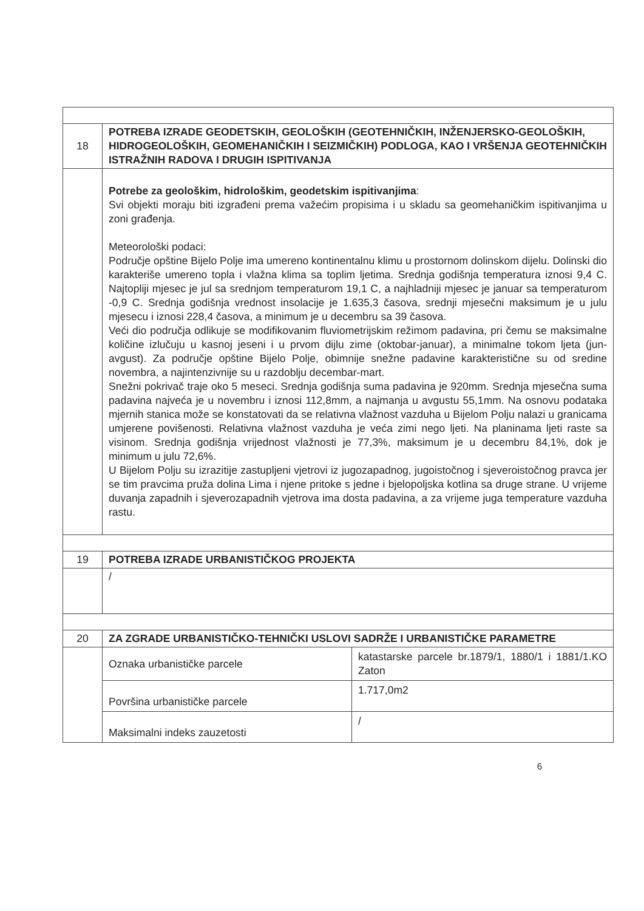| 18 | POTREBA IZRADE GEODETSKIH, GEOLOŠKIH (GEOTEHNIČKIH, INŽENJERSKO-GEOLOŠKIH, HIDROGEOLOŠKIH, GEOMEHANIČKIH I SEIZMIČKIH) PODLOGA, KAO I VRŠENJA GEOTEHNIČKIH ISTRAŽNIH RADOVA I DRUGIH ISPITIVANJA | |
| | Potrebe za geološkim, hidrološkim, geodetskim ispitivanjima : Svi objekti moraju biti izgrađeni prema važećim propisima i u skladu sa geomehaničkim ispitivanjima u zoni građenja. Meteorološki podaci: Područje opštine Bijelo Polje ima umereno kontinentalnu klimu u prostornom dolinskom dijelu. Dolinski dio karakteriše umereno topla i vlažna klima sa toplim ljetima. Srednja godišnja temperatura iznosi 9,4 C. Najtopliji mjesec je jul sa srednjom temperaturom 19,1 C, a najhladniji mjesec je januar sa temperaturom -0,9 C. Srednja godišnja vrednost insolacije je 1.635,3 časova, srednji mjesečni maksimum je u julu mjesecu i iznosi 228,4 časova, a minimum je u decembru sa 39 časova. Veći dio područja odlikuje se modifikovanim fluviometrijskim režimom padavina, pri čemu se maksimalne količine izlučuju u kasnoj jeseni i u prvom dijlu zime (oktobar-januar), a minimalne tokom ljeta (jun-avgust). Za područje opštine Bijelo Polje, obimnije snežne padavine karakteristične su od sredine novembra, a najintenzivnije su u razdoblju decembar-mart. Snežni pokrivač traje oko 5 meseci. Srednja godišnja suma padavina je 920mm. Srednja mjesečna suma padavina najveća je u novembru i iznosi 112,8mm, a najmanja u avgustu 55,1mm. Na osnovu podataka mjernih stanica može se konstatovati da se relativna vlažnost vazduha u Bijelom Polju nalazi u granicama umjerene povišenosti. Relativna vlažnost vazduha je veća zimi nego ljeti. Na planinama ljeti raste sa visinom. Srednja godišnja vrijednost vlažnosti je 77,3%, maksimum je u decembru 84,1%, dok je minimum u julu 72,6%. U Bijelom Polju su izrazitije zastupljeni vjetrovi iz jugozapadnog, jugoistočnog i sjeveroistočnog pravca jer se tim pravcima pruža dolina Lima i njene pritoke s jedne i bjelopoljska kotlina sa druge strane. U vrijeme duvanja zapadnih i sjeverozapadnih vjetrova ima dosta padavina, a za vrijeme juga temperature vazduha rastu. | |
| 19 | POTREBA IZRADE URBANISTIČKOG PROJEKTA | |
| | / | |
| 20 | ZA ZGRADE URBANISTIČKO-TEHNIČKI USLOVI SADRŽE I URBANISTIČKE PARAMETRE | |
| | Oznaka urbanističke parcele | katastarske parcele br.1879/1, 1880/1 i 1881/1.KO Zaton |
| | Površina urbanističke parcele | 1.717,0m2 |
| | Maksimalni indeks zauzetosti | / |
6